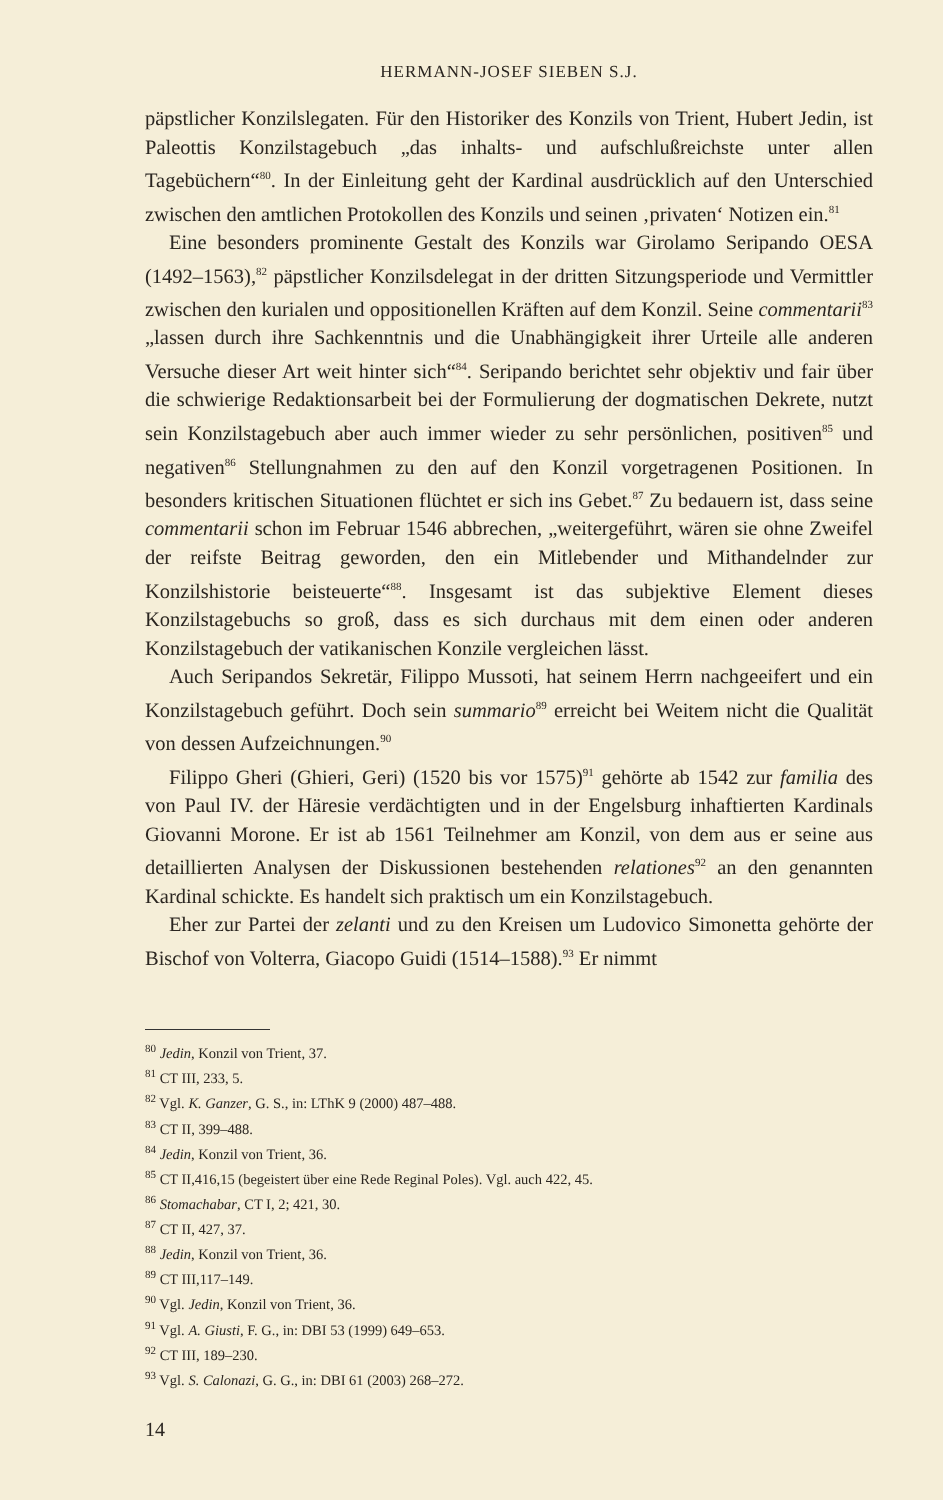HERMANN-JOSEF SIEBEN S.J.
päpstlicher Konzilslegaten. Für den Historiker des Konzils von Trient, Hubert Jedin, ist Paleottis Konzilstagebuch „das inhalts- und aufschlußreichste unter allen Tagebüchern“<sup>80</sup>. In der Einleitung geht der Kardinal ausdrücklich auf den Unterschied zwischen den amtlichen Protokollen des Konzils und seinen ‚privaten‘ Notizen ein.<sup>81</sup>
Eine besonders prominente Gestalt des Konzils war Girolamo Seripando OESA (1492–1563),<sup>82</sup> päpstlicher Konzilsdelegat in der dritten Sitzungsperiode und Vermittler zwischen den kurialen und oppositionellen Kräften auf dem Konzil. Seine commentarii<sup>83</sup> „lassen durch ihre Sachkenntnis und die Unabhängigkeit ihrer Urteile alle anderen Versuche dieser Art weit hinter sich“<sup>84</sup>. Seripando berichtet sehr objektiv und fair über die schwierige Redaktionsarbeit bei der Formulierung der dogmatischen Dekrete, nutzt sein Konzilstagebuch aber auch immer wieder zu sehr persönlichen, positiven<sup>85</sup> und negativen<sup>86</sup> Stellungnahmen zu den auf den Konzil vorgetragenen Positionen. In besonders kritischen Situationen flüchtet er sich ins Gebet.<sup>87</sup> Zu bedauern ist, dass seine commentarii schon im Februar 1546 abbrechen, „weitergeführt, wären sie ohne Zweifel der reifste Beitrag geworden, den ein Mitlebender und Mithandelnder zur Konzilshistorie beisteuerte“<sup>88</sup>. Insgesamt ist das subjektive Element dieses Konzilstagebuchs so groß, dass es sich durchaus mit dem einen oder anderen Konzilstagebuch der vatikanischen Konzile vergleichen lässt.
Auch Seripandos Sekretär, Filippo Mussoti, hat seinem Herrn nachgeeifert und ein Konzilstagebuch geführt. Doch sein summario<sup>89</sup> erreicht bei Weitem nicht die Qualität von dessen Aufzeichnungen.<sup>90</sup>
Filippo Gheri (Ghieri, Geri) (1520 bis vor 1575)<sup>91</sup> gehörte ab 1542 zur familia des von Paul IV. der Häresie verdächtigten und in der Engelsburg inhaftierten Kardinals Giovanni Morone. Er ist ab 1561 Teilnehmer am Konzil, von dem aus er seine aus detaillierten Analysen der Diskussionen bestehenden relationes<sup>92</sup> an den genannten Kardinal schickte. Es handelt sich praktisch um ein Konzilstagebuch.
Eher zur Partei der zelanti und zu den Kreisen um Ludovico Simonetta gehörte der Bischof von Volterra, Giacopo Guidi (1514–1588).<sup>93</sup> Er nimmt
<sup>80</sup> Jedin, Konzil von Trient, 37.
<sup>81</sup> CT III, 233, 5.
<sup>82</sup> Vgl. K. Ganzer, G. S., in: LThK 9 (2000) 487–488.
<sup>83</sup> CT II, 399–488.
<sup>84</sup> Jedin, Konzil von Trient, 36.
<sup>85</sup> CT II,416,15 (begeistert über eine Rede Reginal Poles). Vgl. auch 422, 45.
<sup>86</sup> Stomachabar, CT I, 2; 421, 30.
<sup>87</sup> CT II, 427, 37.
<sup>88</sup> Jedin, Konzil von Trient, 36.
<sup>89</sup> CT III,117–149.
<sup>90</sup> Vgl. Jedin, Konzil von Trient, 36.
<sup>91</sup> Vgl. A. Giusti, F. G., in: DBI 53 (1999) 649–653.
<sup>92</sup> CT III, 189–230.
<sup>93</sup> Vgl. S. Calonazi, G. G., in: DBI 61 (2003) 268–272.
14